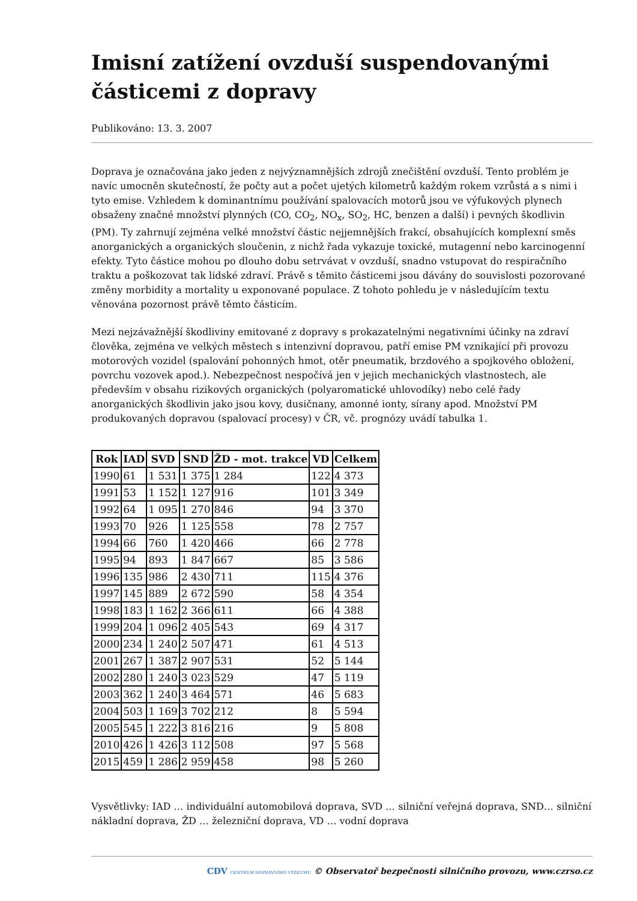Imisní zatížení ovzduší suspendovanými částicemi z dopravy
Publikováno: 13. 3. 2007
Doprava je označována jako jeden z nejvýznamnějších zdrojů znečištění ovzduší. Tento problém je navíc umocněn skutečností, že počty aut a počet ujetých kilometrů každým rokem vzrůstá a s nimi i tyto emise. Vzhledem k dominantnímu používání spalovacích motorů jsou ve výfukových plynech obsaženy značné množství plynných (CO, CO<sub>2</sub>, NO<sub>x</sub>, SO<sub>2</sub>, HC, benzen a další) i pevných škodlivin (PM). Ty zahrnují zejména velké množství částic nejjemnějších frakcí, obsahujících komplexní směs anorganických a organických sloučenin, z nichž řada vykazuje toxické, mutagenní nebo karcinogenní efekty. Tyto částice mohou po dlouho dobu setrvávat v ovzduší, snadno vstupovat do respiračního traktu a poškozovat tak lidské zdraví. Právě s těmito částicemi jsou dávány do souvislosti pozorované změny morbidity a mortality u exponované populace. Z tohoto pohledu je v následujícím textu věnována pozornost právě těmto částicím.
Mezi nejzávažnější škodliviny emitované z dopravy s prokazatelnými negativními účinky na zdraví člověka, zejména ve velkých městech s intenzivní dopravou, patří emise PM vznikající při provozu motorových vozidel (spalování pohonných hmot, otěr pneumatik, brzdového a spojkového obložení, povrchu vozovek apod.). Nebezpečnost nespočívá jen v jejich mechanických vlastnostech, ale především v obsahu rizikových organických (polyaromatické uhlovodíky) nebo celé řady anorganických škodlivin jako jsou kovy, dusičnany, amonné ionty, sírany apod. Množství PM produkovaných dopravou (spalovací procesy) v ČR, vč. prognózy uvádí tabulka 1.
| Rok | IAD | SVD | SND | ŽD - mot. trakce | VD | Celkem |
| --- | --- | --- | --- | --- | --- | --- |
| 1990 | 61 | 1 531 | 1 375 | 1 284 | 122 | 4 373 |
| 1991 | 53 | 1 152 | 1 127 | 916 | 101 | 3 349 |
| 1992 | 64 | 1 095 | 1 270 | 846 | 94 | 3 370 |
| 1993 | 70 | 926 | 1 125 | 558 | 78 | 2 757 |
| 1994 | 66 | 760 | 1 420 | 466 | 66 | 2 778 |
| 1995 | 94 | 893 | 1 847 | 667 | 85 | 3 586 |
| 1996 | 135 | 986 | 2 430 | 711 | 115 | 4 376 |
| 1997 | 145 | 889 | 2 672 | 590 | 58 | 4 354 |
| 1998 | 183 | 1 162 | 2 366 | 611 | 66 | 4 388 |
| 1999 | 204 | 1 096 | 2 405 | 543 | 69 | 4 317 |
| 2000 | 234 | 1 240 | 2 507 | 471 | 61 | 4 513 |
| 2001 | 267 | 1 387 | 2 907 | 531 | 52 | 5 144 |
| 2002 | 280 | 1 240 | 3 023 | 529 | 47 | 5 119 |
| 2003 | 362 | 1 240 | 3 464 | 571 | 46 | 5 683 |
| 2004 | 503 | 1 169 | 3 702 | 212 | 8 | 5 594 |
| 2005 | 545 | 1 222 | 3 816 | 216 | 9 | 5 808 |
| 2010 | 426 | 1 426 | 3 112 | 508 | 97 | 5 568 |
| 2015 | 459 | 1 286 | 2 959 | 458 | 98 | 5 260 |
Vysvětlivky: IAD … individuální automobilová doprava, SVD … silniční veřejná doprava, SND… silniční nákladní doprava, ŽD … železniční doprava, VD … vodní doprava
CDV CENTRUM DOPRAVNÍHO VÝZKUMU © Observatoř bezpečnosti silničního provozu, www.czrso.cz